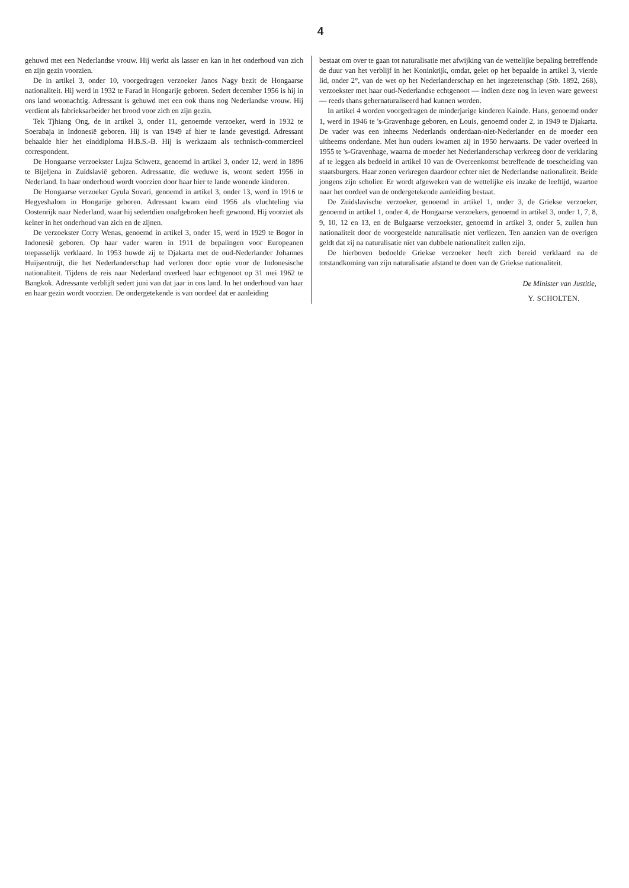4
gehuwd met een Nederlandse vrouw. Hij werkt als lasser en kan in het onderhoud van zich en zijn gezin voorzien.
De in artikel 3, onder 10, voorgedragen verzoeker Janos Nagy bezit de Hongaarse nationaliteit. Hij werd in 1932 te Farad in Hongarije geboren. Sedert december 1956 is hij in ons land woonachtig. Adressant is gehuwd met een ook thans nog Nederlandse vrouw. Hij verdient als fabrieksarbeider het brood voor zich en zijn gezin.
Tek Tjhiang Ong, de in artikel 3, onder 11, genoemde verzoeker, werd in 1932 te Soerabaja in Indonesië geboren. Hij is van 1949 af hier te lande gevestigd. Adressant behaalde hier het einddiploma H.B.S.-B. Hij is werkzaam als technisch-commercieel correspondent.
De Hongaarse verzoekster Lujza Schwetz, genoemd in artikel 3, onder 12, werd in 1896 te Bijeljena in Zuidslavië geboren. Adressante, die weduwe is, woont sedert 1956 in Nederland. In haar onderhoud wordt voorzien door haar hier te lande wonende kinderen.
De Hongaarse verzoeker Gyula Sovari, genoemd in artikel 3, onder 13, werd in 1916 te Hegyeshalom in Hongarije geboren. Adressant kwam eind 1956 als vluchteling via Oostenrijk naar Nederland, waar hij sedertdien onafgebroken heeft gewoond. Hij voorziet als kelner in het onderhoud van zich en de zijnen.
De verzoekster Corry Wenas, genoemd in artikel 3, onder 15, werd in 1929 te Bogor in Indonesië geboren. Op haar vader waren in 1911 de bepalingen voor Europeanen toepasselijk verklaard. In 1953 huwde zij te Djakarta met de oud-Nederlander Johannes Huijsentruijt, die het Nederlanderschap had verloren door optie voor de Indonesische nationaliteit. Tijdens de reis naar Nederland overleed haar echtgenoot op 31 mei 1962 te Bangkok. Adressante verblijft sedert juni van dat jaar in ons land. In het onderhoud van haar en haar gezin wordt voorzien. De ondergetekende is van oordeel dat er aanleiding
bestaat om over te gaan tot naturalisatie met afwijking van de wettelijke bepaling betreffende de duur van het verblijf in het Koninkrijk, omdat, gelet op het bepaalde in artikel 3, vierde lid, onder 2°, van de wet op het Nederlanderschap en het ingezetenschap (Stb. 1892, 268), verzoekster met haar oud-Nederlandse echtgenoot — indien deze nog in leven ware geweest — reeds thans gehernaturaliseerd had kunnen worden.
In artikel 4 worden voorgedragen de minderjarige kinderen Kainde. Hans, genoemd onder 1, werd in 1946 te 's-Gravenhage geboren, en Louis, genoemd onder 2, in 1949 te Djakarta. De vader was een inheems Nederlands onderdaan-niet-Nederlander en de moeder een uitheems onderdane. Met hun ouders kwamen zij in 1950 herwaarts. De vader overleed in 1955 te 's-Gravenhage, waarna de moeder het Nederlanderschap verkreeg door de verklaring af te leggen als bedoeld in artikel 10 van de Overeenkomst betreffende de toescheiding van staatsburgers. Haar zonen verkregen daardoor echter niet de Nederlandse nationaliteit. Beide jongens zijn scholier. Er wordt afgeweken van de wettelijke eis inzake de leeftijd, waartoe naar het oordeel van de ondergetekende aanleiding bestaat.
De Zuidslavische verzoeker, genoemd in artikel 1, onder 3, de Griekse verzoeker, genoemd in artikel 1, onder 4, de Hongaarse verzoekers, genoemd in artikel 3, onder 1, 7, 8, 9, 10, 12 en 13, en de Bulgaarse verzoekster, genoemd in artikel 3, onder 5, zullen hun nationaliteit door de voorgestelde naturalisatie niet verliezen. Ten aanzien van de overigen geldt dat zij na naturalisatie niet van dubbele nationaliteit zullen zijn.
De hierboven bedoelde Griekse verzoeker heeft zich bereid verklaard na de totstandkoming van zijn naturalisatie afstand te doen van de Griekse nationaliteit.
De Minister van Justitie,
Y. SCHOLTEN.